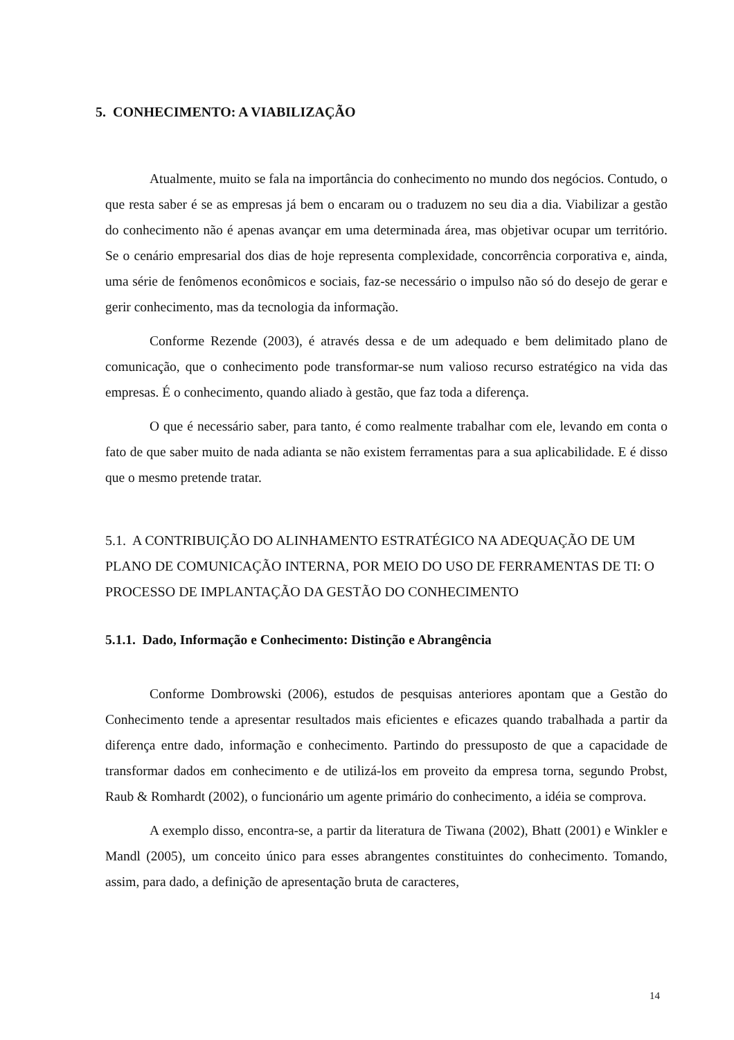5. CONHECIMENTO: A VIABILIZAÇÃO
Atualmente, muito se fala na importância do conhecimento no mundo dos negócios. Contudo, o que resta saber é se as empresas já bem o encaram ou o traduzem no seu dia a dia. Viabilizar a gestão do conhecimento não é apenas avançar em uma determinada área, mas objetivar ocupar um território. Se o cenário empresarial dos dias de hoje representa complexidade, concorrência corporativa e, ainda, uma série de fenômenos econômicos e sociais, faz-se necessário o impulso não só do desejo de gerar e gerir conhecimento, mas da tecnologia da informação.
Conforme Rezende (2003), é através dessa e de um adequado e bem delimitado plano de comunicação, que o conhecimento pode transformar-se num valioso recurso estratégico na vida das empresas. É o conhecimento, quando aliado à gestão, que faz toda a diferença.
O que é necessário saber, para tanto, é como realmente trabalhar com ele, levando em conta o fato de que saber muito de nada adianta se não existem ferramentas para a sua aplicabilidade. E é disso que o mesmo pretende tratar.
5.1. A CONTRIBUIÇÃO DO ALINHAMENTO ESTRATÉGICO NA ADEQUAÇÃO DE UM PLANO DE COMUNICAÇÃO INTERNA, POR MEIO DO USO DE FERRAMENTAS DE TI: O PROCESSO DE IMPLANTAÇÃO DA GESTÃO DO CONHECIMENTO
5.1.1. Dado, Informação e Conhecimento: Distinção e Abrangência
Conforme Dombrowski (2006), estudos de pesquisas anteriores apontam que a Gestão do Conhecimento tende a apresentar resultados mais eficientes e eficazes quando trabalhada a partir da diferença entre dado, informação e conhecimento. Partindo do pressuposto de que a capacidade de transformar dados em conhecimento e de utilizá-los em proveito da empresa torna, segundo Probst, Raub & Romhardt (2002), o funcionário um agente primário do conhecimento, a idéia se comprova.
A exemplo disso, encontra-se, a partir da literatura de Tiwana (2002), Bhatt (2001) e Winkler e Mandl (2005), um conceito único para esses abrangentes constituintes do conhecimento. Tomando, assim, para dado, a definição de apresentação bruta de caracteres,
14